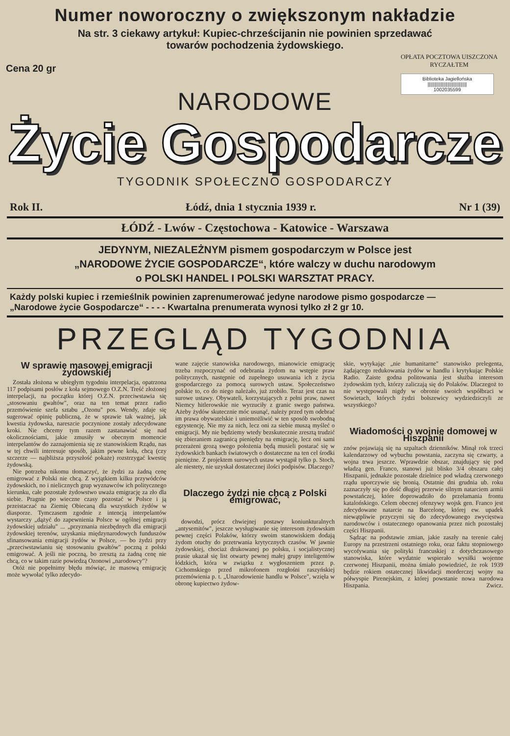Numer noworoczny o zwiększonym nakładzie
Na str. 3 ciekawy artykuł: Kupiec-chrześcijanin nie powinien sprzedawać
towarów pochodzenia żydowskiego.
Cena 20 gr
OPŁATA POCZTOWA UISZCZONA
RYCZAŁTEM
Biblioteka Jagiellońska
|||||||||||||||||||||||||||||||
1002035599
NARODOWE
Życie Gospodarcze
TYGODNIK SPOŁECZNO GOSPODARCZY
Rok II. Łódź, dnia 1 stycznia 1939 r. Nr 1 (39)
ŁÓDŹ - Lwów - Częstochowa - Katowice - Warszawa
JEDYNYM, NIEZALEŻNYM pismem gospodarczym w Polsce jest
„NARODOWE ŻYCIE GOSPODARCZE“, które walczy w duchu narodowym
o POLSKI HANDEL I POLSKI WARSZTAT PRACY.
Każdy polski kupiec i rzemieślnik powinien zaprenumerować jedyne narodowe pismo gospodarcze —
„Narodowe życie Gospodarcze“ - - - - Kwartalna prenumerata wynosi tylko zł 2 gr 10.
PRZEGLĄD TYGODNIA
W sprawie masowej emigracji żydowskiej
Została złożona w ubiegłym tygodniu interpelacja, opatrzona 117 podpisami posłów z koła sejmowego O.Z.N. Treść złożonej interpelacji, na początku której O.Z.N. przeciwstawia się „stosowaniu gwałtów", oraz na ten temat przez radio przemówienie szefa sztabu „Ozonu" pos. Wendy, zdaje się sugerować opinię publiczną, że w sprawie tak ważnej, jak kwestia żydowska, nareszcie poczynione zostały zdecydowane kroki. Nie chcemy tym razem zastanawiać się nad okolicznościami, jakie zmusiły w obecnym momencie interpelantów do zaznajomienia się ze stanowiskiem Rządu, nas w tej chwili interesuje sposób, jakim pewne koła, chcą (czy szczerze — najbliższa przyszłość pokaże) rozstrzygać kwestię żydowską.
Nie potrzeba nikomu tłomaczyć, że żydzi za żadną cenę emigrować z Polski nie chcą. Z wyjątkiem kilku przywódców żydowskich, no i nielicznych grup wyznawców ich politycznego kierunku, całe pozostałe żydowstwo uważa emigrację za zło dla siebie. Pragnie po wieczne czasy pozostać w Polsce i ją przeistaczać na Ziemię Obiecaną dla wszystkich żydów w diasporze. Tymczasem zgodnie z intencją interpelantów wystarczy „dążyć do zapewnienia Polsce w ogólnej emigracji żydowskiej udziału" ... „przyznania niezbędnych dla emigracji żydowskiej terenów, uzyskania międzynarodowych funduszów sfinansowania emigracji żydów w Polsce, — bo żydzi przy „przeciwstawianiu się stosowaniu gwałtów" poczną z polski emigrować. A jeśli nie poczną, bo zresztą za żadną cenę nie chcą, co w takim razie powiedzą Ozonowi „narodowcy"?
Otóż nie popełnimy błędu mówiąc, że masową emigrację może wywołać tylko zdecydo-
wane zajęcie stanowiska narodowego, mianowicie emigrację trzeba rozpoczynać od odebrania żydom na wstępie praw politycznych, następnie od zupełnego usuwania ich z życia gospodarczego za pomocą surowych ustaw. Społeczeństwo polskie to, co do niego należało, już zrobiło. Teraz jest czas na surowe ustawy. Obywateli, korzystających z pełni praw, nawet Niemcy hitlerowskie nie wyrzuciły z granic swego państwa. Ażeby żydów skutecznie móc usunąć, należy przed tym odebrać im prawa obywatelskie i uniemożliwić w ten sposób swobodną egzystencję. Nie my za nich, lecz oni za siebie muszą myśleć o emigracji. My nie będziemy wtedy bezskutecznie zresztą trudzić się zbieraniem zagranicą pieniędzy na emigrację, lecz oni sami przerażeni grozą swego położenia będą musieli postarać się w żydowskich bankach światowych o dostateczne na ten cel środki pieniężne. Z projektem surowych ustaw wystąpił tylko p. Stoch, ale niestety, nie uzyskał dostatecznej ilości podpisów. Dlaczego?
Dlaczego żydzi nie chcą z Polski emigrować,
dowodzi, prócz chwiejnej postawy koniunkturalnych „antysemitów", jeszcze wysługiwanie się interesom żydowskim pewnej części Polaków, którzy swoim stanowiskiem dodają żydom otuchy do przetrwania krytycznych czasów. W jawnie żydowskiej, chociaż drukowanej po polsku, i socjalistycznej prasie ukazał się list otwarty pewnej małej grupy inteligentów łódzkich, która w związku z wygłoszeniem przez p. Cichomskiego przed mikrofonem rozgłośni raszyńskiej przemówienia p. t. „Unarodowienie handlu w Polsce", wzięła w obronę kupiectwo żydow-
skie, wytykając „nie humanitarne" stanowisko prelegenta, żądającego redukowania żydów w handlu i krytykując Polskie Radio. Zaiste godna politowania jest służba interesom żydowskim tych, którzy zaliczają się do Polaków. Dlaczegoż to nie występowali nigdy w obronie swoich współbraci w Sowietach, których żydzi bolszewicy wydziedziczyli ze wszystkiego?
Wiadomości o wojnie domowej w Hiszpanii
znów pojawiają się na szpaltach dzienników. Minął rok trzeci kalendarzowy od wybuchu powstania, zaczyna się czwarty, a wojna trwa jeszcze. Wprawdzie obszar, znajdujący się pod władzą gen. Franco, stanowi już blisko 3/4 obszaru całej Hiszpanii, jednakże pozostałe dzielnice pod władzą czerwonego rządu uporczywie się bronią. Ostatnie dni grudnia ub. roku zaznaczyły się po dość długiej przerwie silnym natarciem armii powstańczej, które doprowadziło do przełamania frontu katalońskiego. Celem obecnej ofenzywy wojsk gen. Franco jest zdecydowane natarcie na Barcelonę, której ew. upadek niewątpliwie przyczyni się do zdecydowanego zwycięstwa narodowców i ostatecznego opanowania przez nich pozostałej części Hiszpanii.
Sądząc na podstawie zmian, jakie zaszły na terenie całej Europy na przestrzeni ostatniego roku, oraz faktu stopniowego wycofywania się polityki francuskiej z dotychczasowego stanowiska, które wydatnie wspierało wysiłki wojenne czerwonej Hiszpanii, można śmiało powiedzieć, że rok 1939 będzie rokiem ostatecznej likwidacji morderczej wojny na półwyspie Pirenejskim, z której powstanie nowa narodowa Hiszpania. Zwicz.